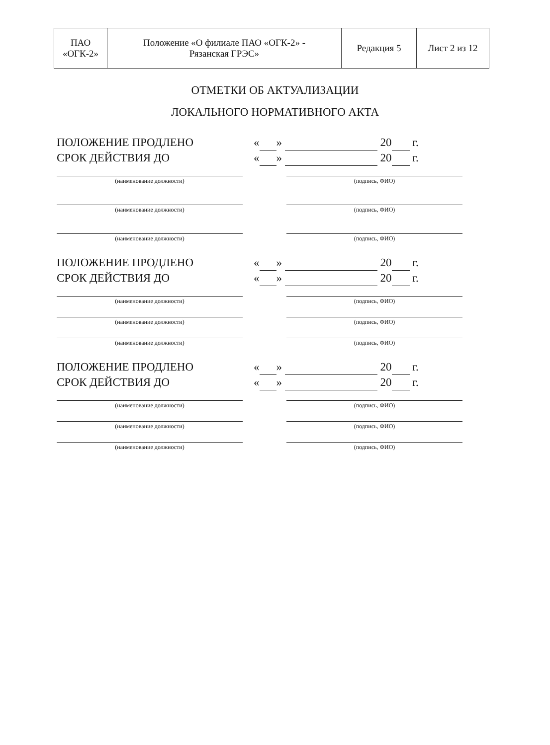| ПАО «ОГК-2» | Положение «О филиале ПАО «ОГК-2» - Рязанская ГРЭС» | Редакция 5 | Лист 2 из 12 |
ОТМЕТКИ ОБ АКТУАЛИЗАЦИИ
ЛОКАЛЬНОГО НОРМАТИВНОГО АКТА
ПОЛОЖЕНИЕ ПРОДЛЕНО « » 20 г.
СРОК ДЕЙСТВИЯ ДО « » 20 г.
(наименование должности) (подпись, ФИО)
(наименование должности) (подпись, ФИО)
(наименование должности) (подпись, ФИО)
ПОЛОЖЕНИЕ ПРОДЛЕНО « » 20 г.
СРОК ДЕЙСТВИЯ ДО « » 20 г.
(наименование должности) (подпись, ФИО)
(наименование должности) (подпись, ФИО)
(наименование должности) (подпись, ФИО)
ПОЛОЖЕНИЕ ПРОДЛЕНО « » 20 г.
СРОК ДЕЙСТВИЯ ДО « » 20 г.
(наименование должности) (подпись, ФИО)
(наименование должности) (подпись, ФИО)
(наименование должности) (подпись, ФИО)